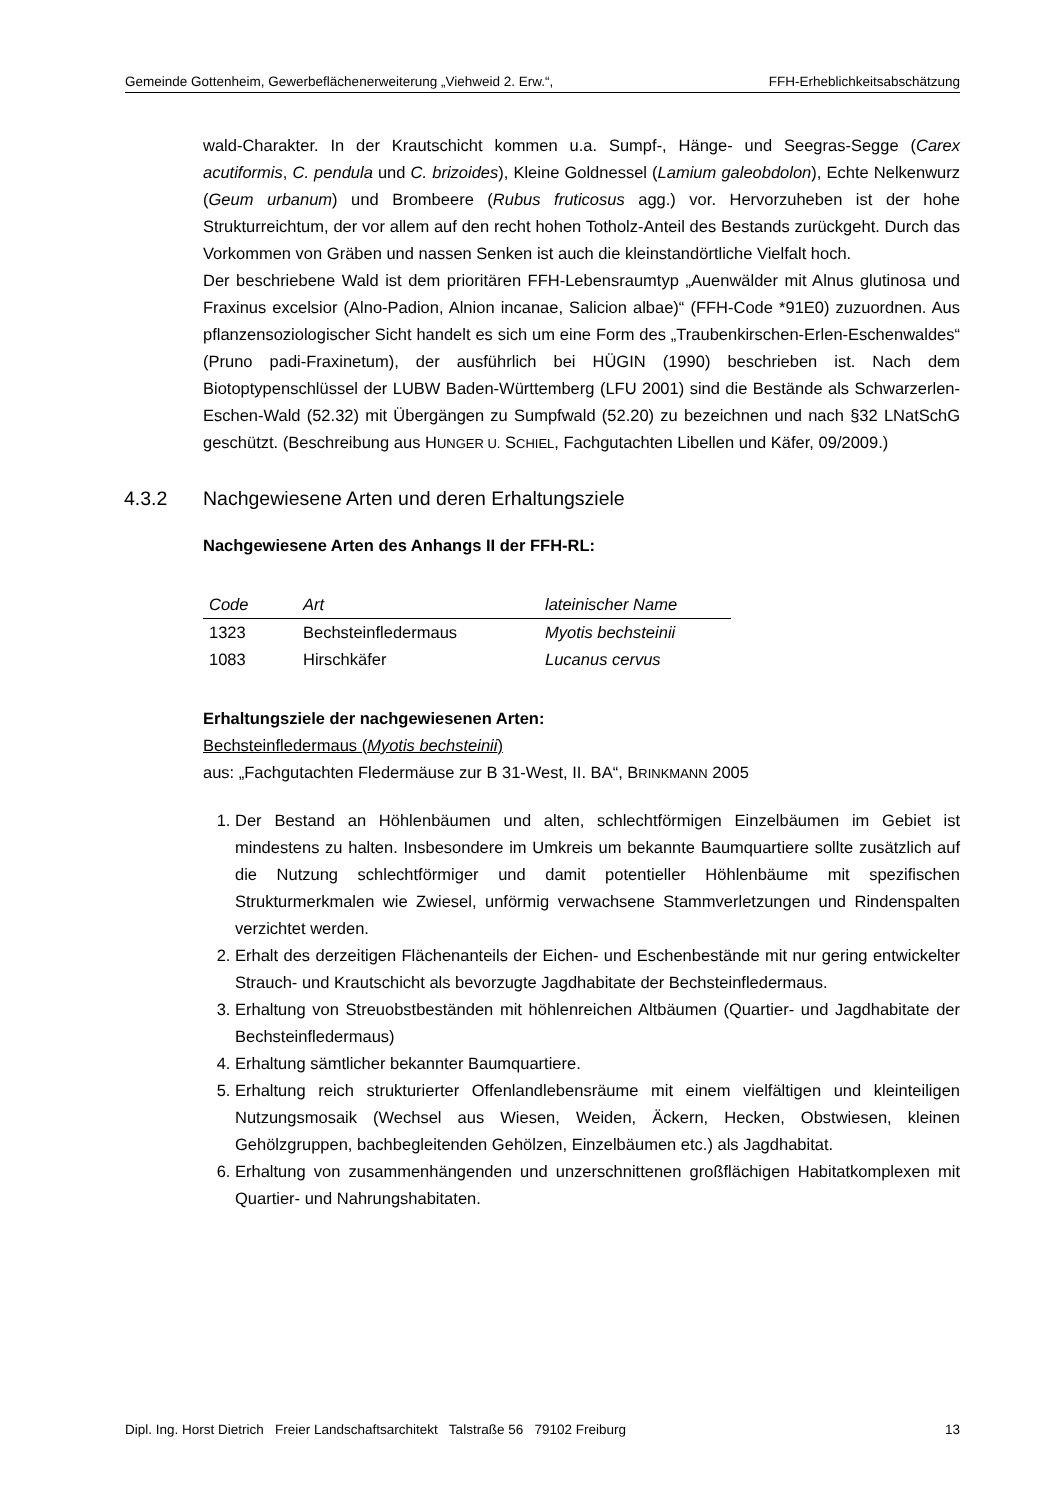Gemeinde Gottenheim, Gewerbeflächenerweiterung „Viehweid 2. Erw.“, FFH-Erheblichkeitsabschätzung
wald-Charakter. In der Krautschicht kommen u.a. Sumpf-, Hänge- und Seegras-Segge (Carex acutiformis, C. pendula und C. brizoides), Kleine Goldnessel (Lamium galeobdolon), Echte Nelkenwurz (Geum urbanum) und Brombeere (Rubus fruticosus agg.) vor. Hervorzuheben ist der hohe Strukturreichtum, der vor allem auf den recht hohen Totholz-Anteil des Bestands zurückgeht. Durch das Vorkommen von Gräben und nassen Senken ist auch die kleinstandörtliche Vielfalt hoch.
Der beschriebene Wald ist dem prioritären FFH-Lebensraumtyp „Auenwälder mit Alnus glutinosa und Fraxinus excelsior (Alno-Padion, Alnion incanae, Salicion albae)“ (FFH-Code *91E0) zuzuordnen. Aus pflanzensoziologischer Sicht handelt es sich um eine Form des „Traubenkirschen-Erlen-Eschenwaldes“ (Pruno padi-Fraxinetum), der ausführlich bei HÜGIN (1990) beschrieben ist. Nach dem Biotoptypenschlüssel der LUBW Baden-Württemberg (LFU 2001) sind die Bestände als Schwarzerlen-Eschen-Wald (52.32) mit Übergängen zu Sumpfwald (52.20) zu bezeichnen und nach §32 LNatSchG geschützt. (Beschreibung aus HUNGER U. SCHIEL, Fachgutachten Libellen und Käfer, 09/2009.)
4.3.2 Nachgewiesene Arten und deren Erhaltungsziele
Nachgewiesene Arten des Anhangs II der FFH-RL:
| Code | Art | lateinischer Name |
| --- | --- | --- |
| 1323 | Bechsteinfledermaus | Myotis bechsteinii |
| 1083 | Hirschkäfer | Lucanus cervus |
Erhaltungsziele der nachgewiesenen Arten:
Bechsteinfledermaus (Myotis bechsteinii)
aus: „Fachgutachten Fledermäuse zur B 31-West, II. BA“, BRINKMANN 2005
1. Der Bestand an Höhlenbäumen und alten, schlechtförmigen Einzelbäumen im Gebiet ist mindestens zu halten. Insbesondere im Umkreis um bekannte Baumquartiere sollte zusätzlich auf die Nutzung schlechtförmiger und damit potentieller Höhlenbäume mit spezifischen Strukturmerkmalen wie Zwiesel, unförmig verwachsene Stammverletzungen und Rindenspalten verzichtet werden.
2. Erhalt des derzeitigen Flächenanteils der Eichen- und Eschenbestände mit nur gering entwickelter Strauch- und Krautschicht als bevorzugte Jagdhabitate der Bechsteinfledermaus.
3. Erhaltung von Streuobstbeständen mit höhlenreichen Altbäumen (Quartier- und Jagdhabitate der Bechsteinfledermaus)
4. Erhaltung sämtlicher bekannter Baumquartiere.
5. Erhaltung reich strukturierter Offenlandlebensräume mit einem vielfältigen und kleinteiligen Nutzungsmosaik (Wechsel aus Wiesen, Weiden, Äckern, Hecken, Obstwiesen, kleinen Gehölzgruppen, bachbegleitenden Gehölzen, Einzelbäumen etc.) als Jagdhabitat.
6. Erhaltung von zusammenhängenden und unzerschnittenen großflächigen Habitatkomplexen mit Quartier- und Nahrungshabitaten.
Dipl. Ing. Horst Dietrich Freier Landschaftsarchitekt Talstraße 56 79102 Freiburg 13